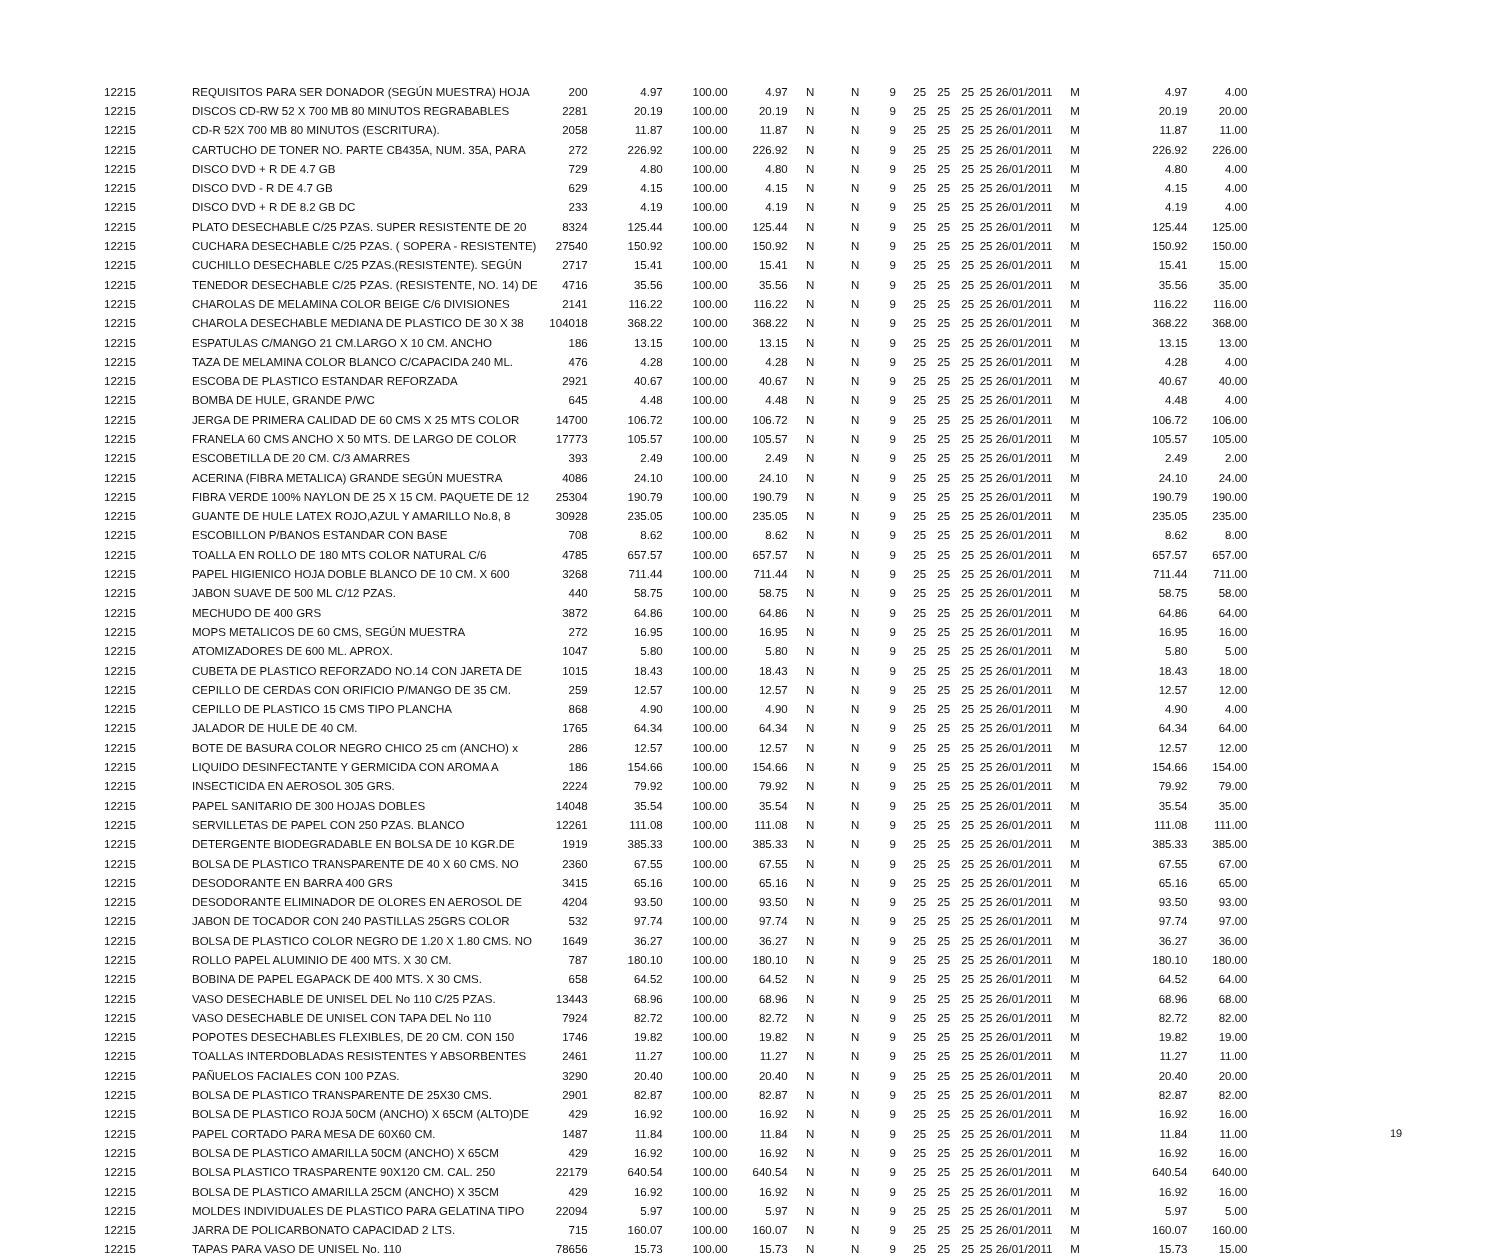| 12215 | REQUISITOS PARA SER DONADOR (SEGÚN MUESTRA) HOJA | 200 | 4.97 | 100.00 | 4.97 | N | N | 9 | 25 | 25 | 25 | 25 26/01/2011 | M | 4.97 | 4.00 |
| 12215 | DISCOS CD-RW 52 X 700 MB 80 MINUTOS REGRABABLES | 2281 | 20.19 | 100.00 | 20.19 | N | N | 9 | 25 | 25 | 25 | 25 26/01/2011 | M | 20.19 | 20.00 |
| 12215 | CD-R 52X 700 MB 80 MINUTOS (ESCRITURA). | 2058 | 11.87 | 100.00 | 11.87 | N | N | 9 | 25 | 25 | 25 | 25 26/01/2011 | M | 11.87 | 11.00 |
| 12215 | CARTUCHO DE TONER NO. PARTE CB435A, NUM. 35A, PARA | 272 | 226.92 | 100.00 | 226.92 | N | N | 9 | 25 | 25 | 25 | 25 26/01/2011 | M | 226.92 | 226.00 |
| 12215 | DISCO DVD + R DE 4.7 GB | 729 | 4.80 | 100.00 | 4.80 | N | N | 9 | 25 | 25 | 25 | 25 26/01/2011 | M | 4.80 | 4.00 |
| 12215 | DISCO DVD - R DE 4.7 GB | 629 | 4.15 | 100.00 | 4.15 | N | N | 9 | 25 | 25 | 25 | 25 26/01/2011 | M | 4.15 | 4.00 |
| 12215 | DISCO DVD + R DE 8.2 GB DC | 233 | 4.19 | 100.00 | 4.19 | N | N | 9 | 25 | 25 | 25 | 25 26/01/2011 | M | 4.19 | 4.00 |
| 12215 | PLATO DESECHABLE C/25 PZAS. SUPER RESISTENTE DE 20 | 8324 | 125.44 | 100.00 | 125.44 | N | N | 9 | 25 | 25 | 25 | 25 26/01/2011 | M | 125.44 | 125.00 |
| 12215 | CUCHARA DESECHABLE C/25 PZAS. ( SOPERA - RESISTENTE) | 27540 | 150.92 | 100.00 | 150.92 | N | N | 9 | 25 | 25 | 25 | 25 26/01/2011 | M | 150.92 | 150.00 |
| 12215 | CUCHILLO DESECHABLE C/25 PZAS.(RESISTENTE). SEGÚN | 2717 | 15.41 | 100.00 | 15.41 | N | N | 9 | 25 | 25 | 25 | 25 26/01/2011 | M | 15.41 | 15.00 |
| 12215 | TENEDOR DESECHABLE C/25 PZAS. (RESISTENTE, NO. 14) DE | 4716 | 35.56 | 100.00 | 35.56 | N | N | 9 | 25 | 25 | 25 | 25 26/01/2011 | M | 35.56 | 35.00 |
| 12215 | CHAROLAS DE MELAMINA COLOR BEIGE C/6 DIVISIONES | 2141 | 116.22 | 100.00 | 116.22 | N | N | 9 | 25 | 25 | 25 | 25 26/01/2011 | M | 116.22 | 116.00 |
| 12215 | CHAROLA DESECHABLE MEDIANA DE PLASTICO DE 30 X 38 | 104018 | 368.22 | 100.00 | 368.22 | N | N | 9 | 25 | 25 | 25 | 25 26/01/2011 | M | 368.22 | 368.00 |
| 12215 | ESPATULAS C/MANGO 21 CM.LARGO X 10 CM. ANCHO | 186 | 13.15 | 100.00 | 13.15 | N | N | 9 | 25 | 25 | 25 | 25 26/01/2011 | M | 13.15 | 13.00 |
| 12215 | TAZA DE MELAMINA COLOR BLANCO C/CAPACIDA 240 ML. | 476 | 4.28 | 100.00 | 4.28 | N | N | 9 | 25 | 25 | 25 | 25 26/01/2011 | M | 4.28 | 4.00 |
| 12215 | ESCOBA DE PLASTICO ESTANDAR REFORZADA | 2921 | 40.67 | 100.00 | 40.67 | N | N | 9 | 25 | 25 | 25 | 25 26/01/2011 | M | 40.67 | 40.00 |
| 12215 | BOMBA DE HULE, GRANDE P/WC | 645 | 4.48 | 100.00 | 4.48 | N | N | 9 | 25 | 25 | 25 | 25 26/01/2011 | M | 4.48 | 4.00 |
| 12215 | JERGA DE PRIMERA CALIDAD DE 60 CMS X 25 MTS COLOR | 14700 | 106.72 | 100.00 | 106.72 | N | N | 9 | 25 | 25 | 25 | 25 26/01/2011 | M | 106.72 | 106.00 |
| 12215 | FRANELA 60 CMS ANCHO X 50 MTS. DE LARGO DE COLOR | 17773 | 105.57 | 100.00 | 105.57 | N | N | 9 | 25 | 25 | 25 | 25 26/01/2011 | M | 105.57 | 105.00 |
| 12215 | ESCOBETILLA DE 20 CM. C/3 AMARRES | 393 | 2.49 | 100.00 | 2.49 | N | N | 9 | 25 | 25 | 25 | 25 26/01/2011 | M | 2.49 | 2.00 |
| 12215 | ACERINA (FIBRA METALICA) GRANDE SEGÚN MUESTRA | 4086 | 24.10 | 100.00 | 24.10 | N | N | 9 | 25 | 25 | 25 | 25 26/01/2011 | M | 24.10 | 24.00 |
| 12215 | FIBRA VERDE 100% NAYLON DE 25 X 15 CM. PAQUETE DE 12 | 25304 | 190.79 | 100.00 | 190.79 | N | N | 9 | 25 | 25 | 25 | 25 26/01/2011 | M | 190.79 | 190.00 |
| 12215 | GUANTE DE HULE LATEX ROJO,AZUL Y AMARILLO No.8, 8 | 30928 | 235.05 | 100.00 | 235.05 | N | N | 9 | 25 | 25 | 25 | 25 26/01/2011 | M | 235.05 | 235.00 |
| 12215 | ESCOBILLON P/BANOS ESTANDAR CON BASE | 708 | 8.62 | 100.00 | 8.62 | N | N | 9 | 25 | 25 | 25 | 25 26/01/2011 | M | 8.62 | 8.00 |
| 12215 | TOALLA EN ROLLO DE 180 MTS COLOR NATURAL C/6 | 4785 | 657.57 | 100.00 | 657.57 | N | N | 9 | 25 | 25 | 25 | 25 26/01/2011 | M | 657.57 | 657.00 |
| 12215 | PAPEL HIGIENICO HOJA DOBLE BLANCO DE 10 CM. X 600 | 3268 | 711.44 | 100.00 | 711.44 | N | N | 9 | 25 | 25 | 25 | 25 26/01/2011 | M | 711.44 | 711.00 |
| 12215 | JABON SUAVE DE 500 ML C/12 PZAS. | 440 | 58.75 | 100.00 | 58.75 | N | N | 9 | 25 | 25 | 25 | 25 26/01/2011 | M | 58.75 | 58.00 |
| 12215 | MECHUDO DE 400 GRS | 3872 | 64.86 | 100.00 | 64.86 | N | N | 9 | 25 | 25 | 25 | 25 26/01/2011 | M | 64.86 | 64.00 |
| 12215 | MOPS METALICOS DE 60 CMS, SEGÚN MUESTRA | 272 | 16.95 | 100.00 | 16.95 | N | N | 9 | 25 | 25 | 25 | 25 26/01/2011 | M | 16.95 | 16.00 |
| 12215 | ATOMIZADORES DE 600 ML. APROX. | 1047 | 5.80 | 100.00 | 5.80 | N | N | 9 | 25 | 25 | 25 | 25 26/01/2011 | M | 5.80 | 5.00 |
| 12215 | CUBETA DE PLASTICO REFORZADO NO.14 CON JARETA DE | 1015 | 18.43 | 100.00 | 18.43 | N | N | 9 | 25 | 25 | 25 | 25 26/01/2011 | M | 18.43 | 18.00 |
| 12215 | CEPILLO DE CERDAS CON ORIFICIO P/MANGO DE 35 CM. | 259 | 12.57 | 100.00 | 12.57 | N | N | 9 | 25 | 25 | 25 | 25 26/01/2011 | M | 12.57 | 12.00 |
| 12215 | CEPILLO DE PLASTICO 15 CMS TIPO PLANCHA | 868 | 4.90 | 100.00 | 4.90 | N | N | 9 | 25 | 25 | 25 | 25 26/01/2011 | M | 4.90 | 4.00 |
| 12215 | JALADOR DE HULE DE 40 CM. | 1765 | 64.34 | 100.00 | 64.34 | N | N | 9 | 25 | 25 | 25 | 25 26/01/2011 | M | 64.34 | 64.00 |
| 12215 | BOTE DE BASURA COLOR NEGRO CHICO 25 cm (ANCHO) x | 286 | 12.57 | 100.00 | 12.57 | N | N | 9 | 25 | 25 | 25 | 25 26/01/2011 | M | 12.57 | 12.00 |
| 12215 | LIQUIDO DESINFECTANTE Y GERMICIDA CON AROMA A | 186 | 154.66 | 100.00 | 154.66 | N | N | 9 | 25 | 25 | 25 | 25 26/01/2011 | M | 154.66 | 154.00 |
| 12215 | INSECTICIDA EN AEROSOL 305 GRS. | 2224 | 79.92 | 100.00 | 79.92 | N | N | 9 | 25 | 25 | 25 | 25 26/01/2011 | M | 79.92 | 79.00 |
| 12215 | PAPEL SANITARIO DE 300 HOJAS DOBLES | 14048 | 35.54 | 100.00 | 35.54 | N | N | 9 | 25 | 25 | 25 | 25 26/01/2011 | M | 35.54 | 35.00 |
| 12215 | SERVILLETAS DE PAPEL CON 250 PZAS. BLANCO | 12261 | 111.08 | 100.00 | 111.08 | N | N | 9 | 25 | 25 | 25 | 25 26/01/2011 | M | 111.08 | 111.00 |
| 12215 | DETERGENTE BIODEGRADABLE EN BOLSA DE 10 KGR.DE | 1919 | 385.33 | 100.00 | 385.33 | N | N | 9 | 25 | 25 | 25 | 25 26/01/2011 | M | 385.33 | 385.00 |
| 12215 | BOLSA DE PLASTICO TRANSPARENTE DE 40 X 60 CMS. NO | 2360 | 67.55 | 100.00 | 67.55 | N | N | 9 | 25 | 25 | 25 | 25 26/01/2011 | M | 67.55 | 67.00 |
| 12215 | DESODORANTE EN BARRA 400 GRS | 3415 | 65.16 | 100.00 | 65.16 | N | N | 9 | 25 | 25 | 25 | 25 26/01/2011 | M | 65.16 | 65.00 |
| 12215 | DESODORANTE ELIMINADOR DE OLORES EN AEROSOL DE | 4204 | 93.50 | 100.00 | 93.50 | N | N | 9 | 25 | 25 | 25 | 25 26/01/2011 | M | 93.50 | 93.00 |
| 12215 | JABON DE TOCADOR CON 240 PASTILLAS 25GRS COLOR | 532 | 97.74 | 100.00 | 97.74 | N | N | 9 | 25 | 25 | 25 | 25 26/01/2011 | M | 97.74 | 97.00 |
| 12215 | BOLSA DE PLASTICO COLOR NEGRO DE 1.20 X 1.80 CMS. NO | 1649 | 36.27 | 100.00 | 36.27 | N | N | 9 | 25 | 25 | 25 | 25 26/01/2011 | M | 36.27 | 36.00 |
| 12215 | ROLLO PAPEL ALUMINIO DE 400 MTS. X 30 CM. | 787 | 180.10 | 100.00 | 180.10 | N | N | 9 | 25 | 25 | 25 | 25 26/01/2011 | M | 180.10 | 180.00 |
| 12215 | BOBINA DE PAPEL EGAPACK DE 400 MTS. X 30 CMS. | 658 | 64.52 | 100.00 | 64.52 | N | N | 9 | 25 | 25 | 25 | 25 26/01/2011 | M | 64.52 | 64.00 |
| 12215 | VASO DESECHABLE DE UNISEL DEL No 110 C/25 PZAS. | 13443 | 68.96 | 100.00 | 68.96 | N | N | 9 | 25 | 25 | 25 | 25 26/01/2011 | M | 68.96 | 68.00 |
| 12215 | VASO DESECHABLE DE UNISEL CON TAPA DEL No 110 | 7924 | 82.72 | 100.00 | 82.72 | N | N | 9 | 25 | 25 | 25 | 25 26/01/2011 | M | 82.72 | 82.00 |
| 12215 | POPOTES DESECHABLES FLEXIBLES, DE 20 CM. CON 150 | 1746 | 19.82 | 100.00 | 19.82 | N | N | 9 | 25 | 25 | 25 | 25 26/01/2011 | M | 19.82 | 19.00 |
| 12215 | TOALLAS INTERDOBLADAS RESISTENTES Y ABSORBENTES | 2461 | 11.27 | 100.00 | 11.27 | N | N | 9 | 25 | 25 | 25 | 25 26/01/2011 | M | 11.27 | 11.00 |
| 12215 | PAÑUELOS FACIALES CON 100 PZAS. | 3290 | 20.40 | 100.00 | 20.40 | N | N | 9 | 25 | 25 | 25 | 25 26/01/2011 | M | 20.40 | 20.00 |
| 12215 | BOLSA DE PLASTICO TRANSPARENTE DE 25X30 CMS. | 2901 | 82.87 | 100.00 | 82.87 | N | N | 9 | 25 | 25 | 25 | 25 26/01/2011 | M | 82.87 | 82.00 |
| 12215 | BOLSA DE PLASTICO ROJA 50CM (ANCHO) X 65CM (ALTO)DE | 429 | 16.92 | 100.00 | 16.92 | N | N | 9 | 25 | 25 | 25 | 25 26/01/2011 | M | 16.92 | 16.00 |
| 12215 | PAPEL CORTADO PARA MESA DE 60X60 CM. | 1487 | 11.84 | 100.00 | 11.84 | N | N | 9 | 25 | 25 | 25 | 25 26/01/2011 | M | 11.84 | 11.00 |
| 12215 | BOLSA DE PLASTICO AMARILLA 50CM (ANCHO) X 65CM | 429 | 16.92 | 100.00 | 16.92 | N | N | 9 | 25 | 25 | 25 | 25 26/01/2011 | M | 16.92 | 16.00 |
| 12215 | BOLSA PLASTICO TRASPARENTE 90X120 CM. CAL. 250 | 22179 | 640.54 | 100.00 | 640.54 | N | N | 9 | 25 | 25 | 25 | 25 26/01/2011 | M | 640.54 | 640.00 |
| 12215 | BOLSA DE PLASTICO AMARILLA 25CM (ANCHO) X 35CM | 429 | 16.92 | 100.00 | 16.92 | N | N | 9 | 25 | 25 | 25 | 25 26/01/2011 | M | 16.92 | 16.00 |
| 12215 | MOLDES INDIVIDUALES DE PLASTICO PARA GELATINA TIPO | 22094 | 5.97 | 100.00 | 5.97 | N | N | 9 | 25 | 25 | 25 | 25 26/01/2011 | M | 5.97 | 5.00 |
| 12215 | JARRA DE POLICARBONATO CAPACIDAD 2 LTS. | 715 | 160.07 | 100.00 | 160.07 | N | N | 9 | 25 | 25 | 25 | 25 26/01/2011 | M | 160.07 | 160.00 |
| 12215 | TAPAS PARA VASO DE UNISEL No. 110 | 78656 | 15.73 | 100.00 | 15.73 | N | N | 9 | 25 | 25 | 25 | 25 26/01/2011 | M | 15.73 | 15.00 |
19